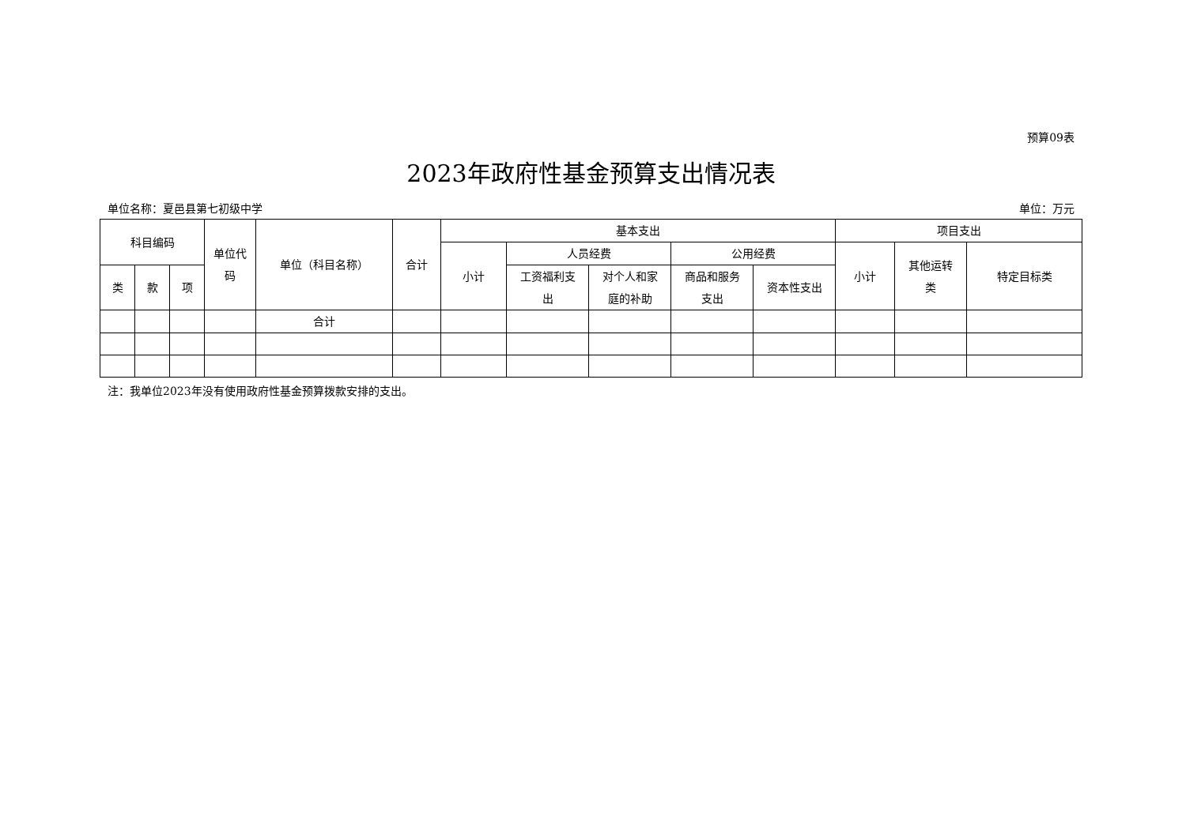预算09表
2023年政府性基金预算支出情况表
单位名称：夏邑县第七初级中学 单位：万元
| 科目编码 | | | 单位代 码 | 单位（科目名称） | 合计 | 基本支出 | | | | | 项目支出 | | |
| --- | --- | --- | --- | --- | --- | --- | --- | --- | --- | --- | --- | --- | --- |
| | | | | | | 小计 | 人员经费 | | 公用经费 | | 小计 | 其他运转 类 | 特定目标类 |
| 类 | 款 | 项 | | | | | 工资福利支 出 | 对个人和家 庭的补助 | 商品和服务 支出 | 资本性支出 | | | |
| | | | | 合计 | | | | | | | | | |
注：我单位2023年没有使用政府性基金预算拨款安排的支出。